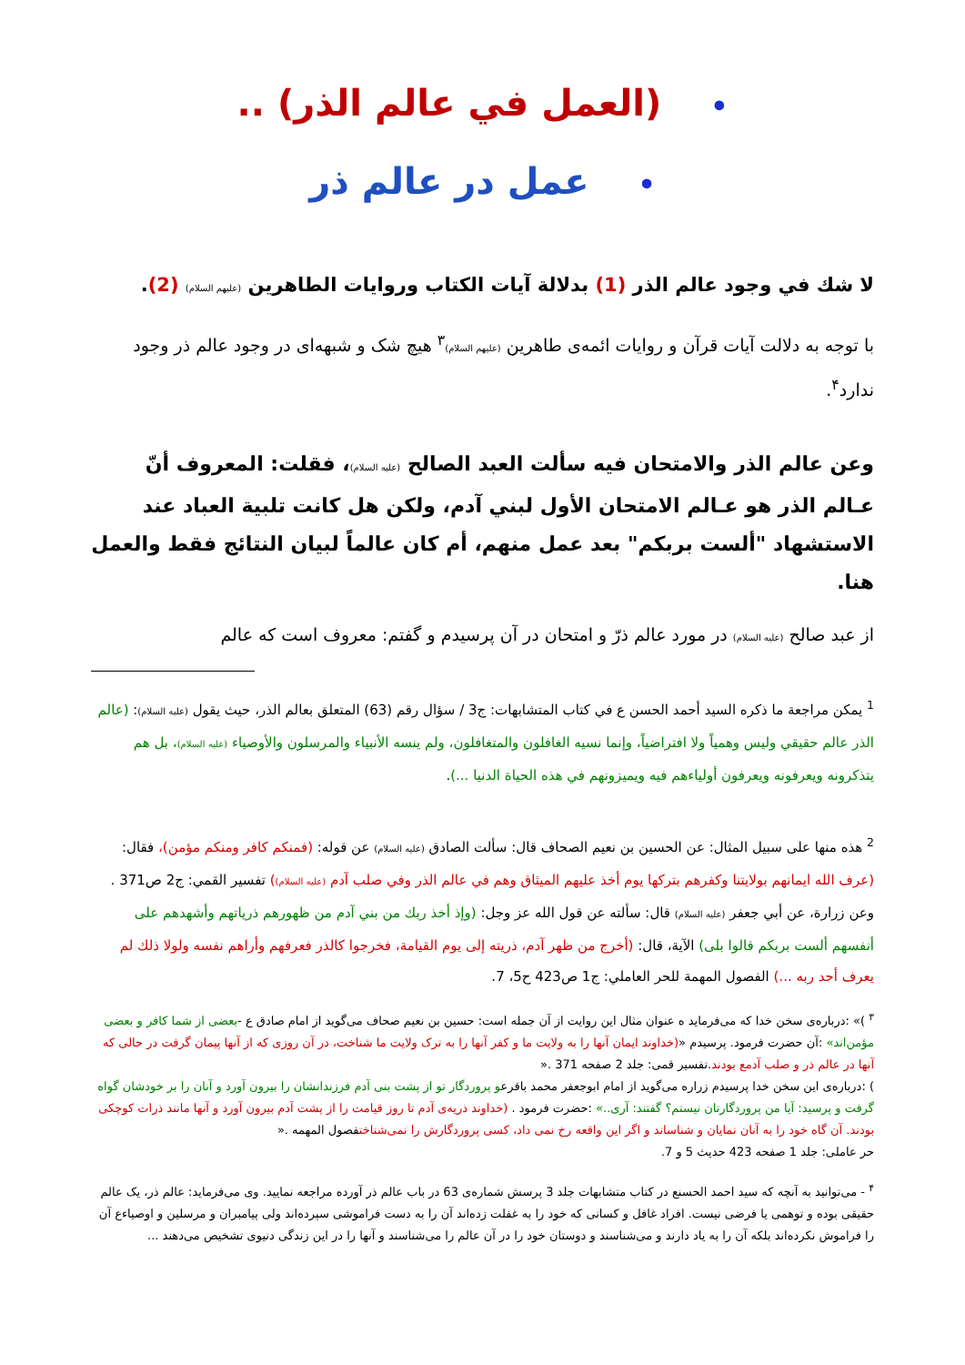• (العمل في عالم الذر) ..
• عمل در عالم ذر
لا شك في وجود عالم الذر (1) بدلالة آيات الكتاب وروايات الطاهرين (عليهم السلام) (2).
با توجه به دلالت آيات قرآن و روايات ائمه‌ى طاهرين (عليهم السلام)<sup>٣</sup> هيچ شک و شبهه‌اى در وجود عالم ذر وجود ندارد<sup>۴</sup>.
وعن عالم الذر والامتحان فيه سألت العبد الصالح (عليه السلام)، فقلت: المعروف أنّ عـالم الذر هو عـالم الامتحان الأول لبني آدم، ولكن هل كانت تلبية العباد عند الاستشهاد "ألست بربكم" بعد عمل منهم، أم كان عالماً لبيان النتائج فقط والعمل هنا.
از عبد صالح (عليه السلام) در مورد عالم ذرّ و امتحان در آن پرسيدم و گفتم: معروف است كه عالم
<sup>1</sup> يمكن مراجعة ما ذكره السيد أحمد الحسن ع في كتاب المتشابهات: ج3 / سؤال رقم (63) المتعلق بعالم الذر، حيث يقول (عليه السلام): (عالم الذر عالم حقيقي وليس وهمياً ولا افتراضياً، وإنما نسيه الغافلون والمتغافلون، ولم ينسه الأنبياء والمرسلون والأوصياء (عليه السلام)، بل هم يتذكرونه ويعرفونه ويعرفون أولياءهم فيه ويميزونهم في هذه الحياة الدنيا ...).
<sup>2</sup> هذه منها على سبيل المثال: عن الحسين بن نعيم الصحاف قال: سألت الصادق (عليه السلام) عن قوله: (فمنكم كافر ومنكم مؤمن)، فقال: (عرف الله ايمانهم بولايتنا وكفرهم بتركها يوم أخذ عليهم الميثاق وهم في عالم الذر وفي صلب آدم (عليه السلام)) تفسير القمي: ج2 ص371 .
وعن زرارة، عن أبي جعفر (عليه السلام) قال: سألته عن قول الله عز وجل: (وإذ أخذ ربك من بني آدم من ظهورهم ذرياتهم وأشهدهم على أنفسهم ألست بربكم قالوا بلى) الآية، قال: (أخرج من ظهر آدم، ذريته إلى يوم القيامة، فخرجوا كالذر فعرفهم وأراهم نفسه ولولا ذلك لم يعرف أحد ربه ...) الفصول المهمة للحر العاملي: ج1 ص423 ح5، 7.
<sup>٣</sup> )» :درباره‌ى سخن خدا كه مى‌فرمايد ه عنوان مثال اين روايت از آن جمله است: حسين بن نعيم صحاف مى‌گويد از امام صادق ع -بعضى از شما كافر و بعضى مؤمن‌اند» :آن حضرت فرمود. پرسيدم «(خداوند ايمان آنها را به ولايت ما و كفر آنها را به ترک ولايت ما شناخت، در آن روزى كه از آنها پيمان گرفت در حالى كه آنها در عالم ذر و صلب آدمع بودند.تفسير قمى: جلد 2 صفحه 371 .«
) :درباره‌ى اين سخن خدا پرسيدم زراره مى‌گويد از امام ابوجعفر محمد باقرعو پروردگار تو از پشت بنى آدم فرزندانشان را بيرون آورد و آنان را بر خودشان گواه گرفت و پرسيد: آيا من پروردگارتان نيستم؟ گفتند: آرى..» :حضرت فرمود . (خداوند ذريه‌ى آدم تا روز قيامت را از پشت آدم بيرون آورد و آنها مانند ذرات كوچكى بودند. آن گاه خود را به آنان نمايان و شناساند و اگر اين واقعه رخ نمى داد، كسى پروردگارش را نمى‌شناختفصول المهمه .«
حر عاملى: جلد 1 صفحه 423 حديث 5 و 7.
<sup>۴</sup> - مى‌توانيد به آنچه كه سيد احمد الحسنع در كتاب متشابهات جلد 3 پرسش شماره‌ى 63 در باب عالم ذر آورده مراجعه نماييد. وى مى‌فرمايد: عالم ذر، يک عالم حقيقى بوده و توهمى يا فرضى نيست. افراد غافل و كسانى كه خود را به غفلت زده‌اند آن را به دست فراموشى سپرده‌اند ولى پيامبران و مرسلين و اوصياءع آن را فراموش نكرده‌اند بلكه آن را به ياد دارند و مى‌شناسند و دوستان خود را در آن عالم را مى‌شناسند و آنها را در اين زندگى دنيوى تشخيص مى‌دهند ...